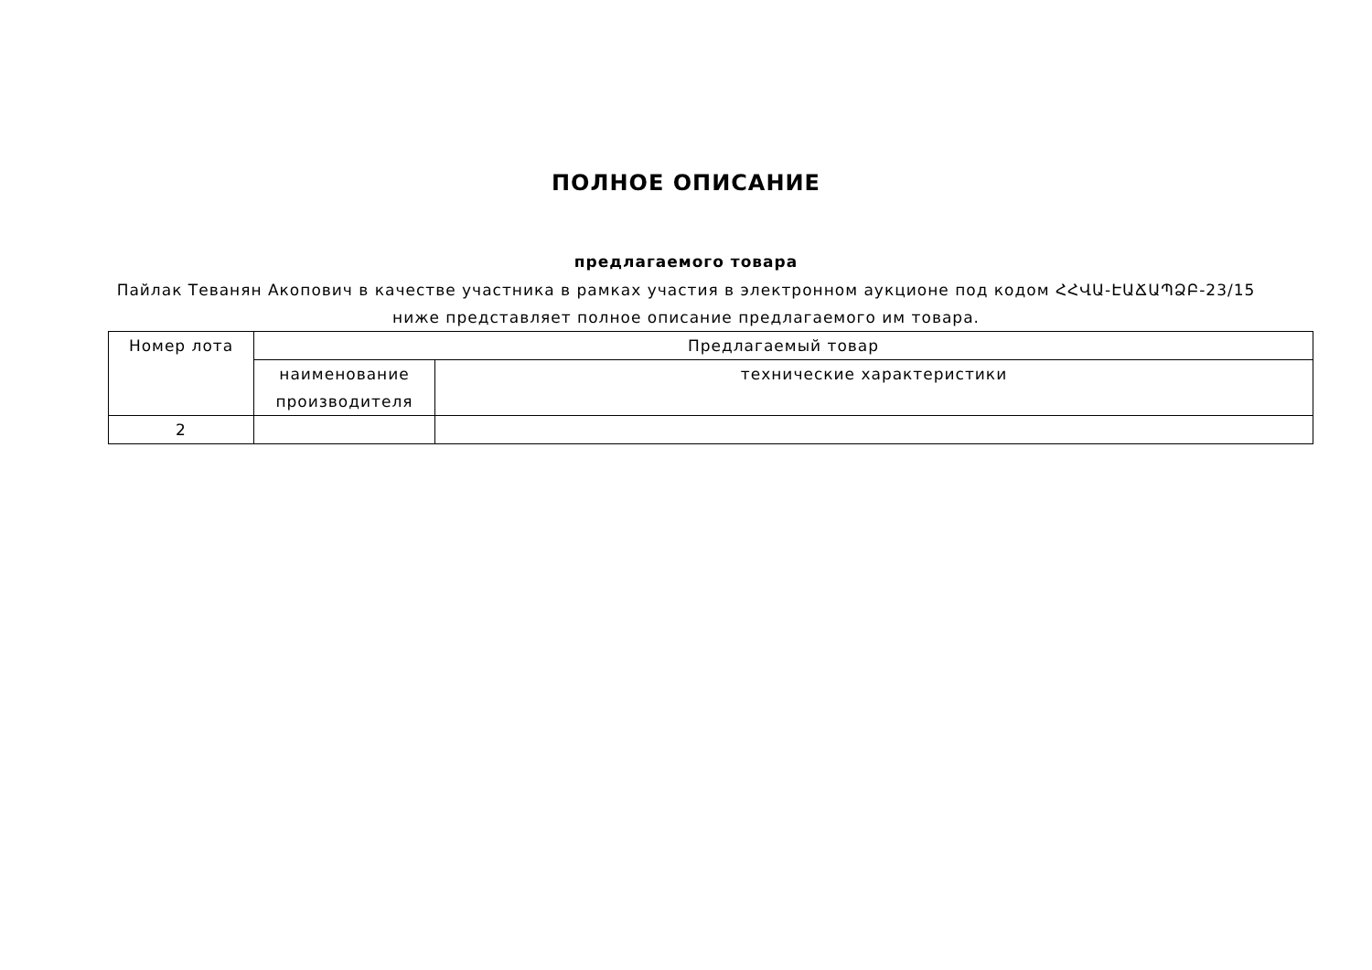ПОЛНОЕ ОПИСАНИЕ
предлагаемого товара
Пайлак Теванян Акопович в качестве участника в рамках участия в электронном аукционе под кодом ՀՀՎԱ-ԷԱՃԱՊՁԲ-23/15
ниже представляет полное описание предлагаемого им товара.
| Номер лота | Предлагаемый товар | |
| --- | --- | --- |
| | наименование производителя | технические характеристики |
| 2 | | |